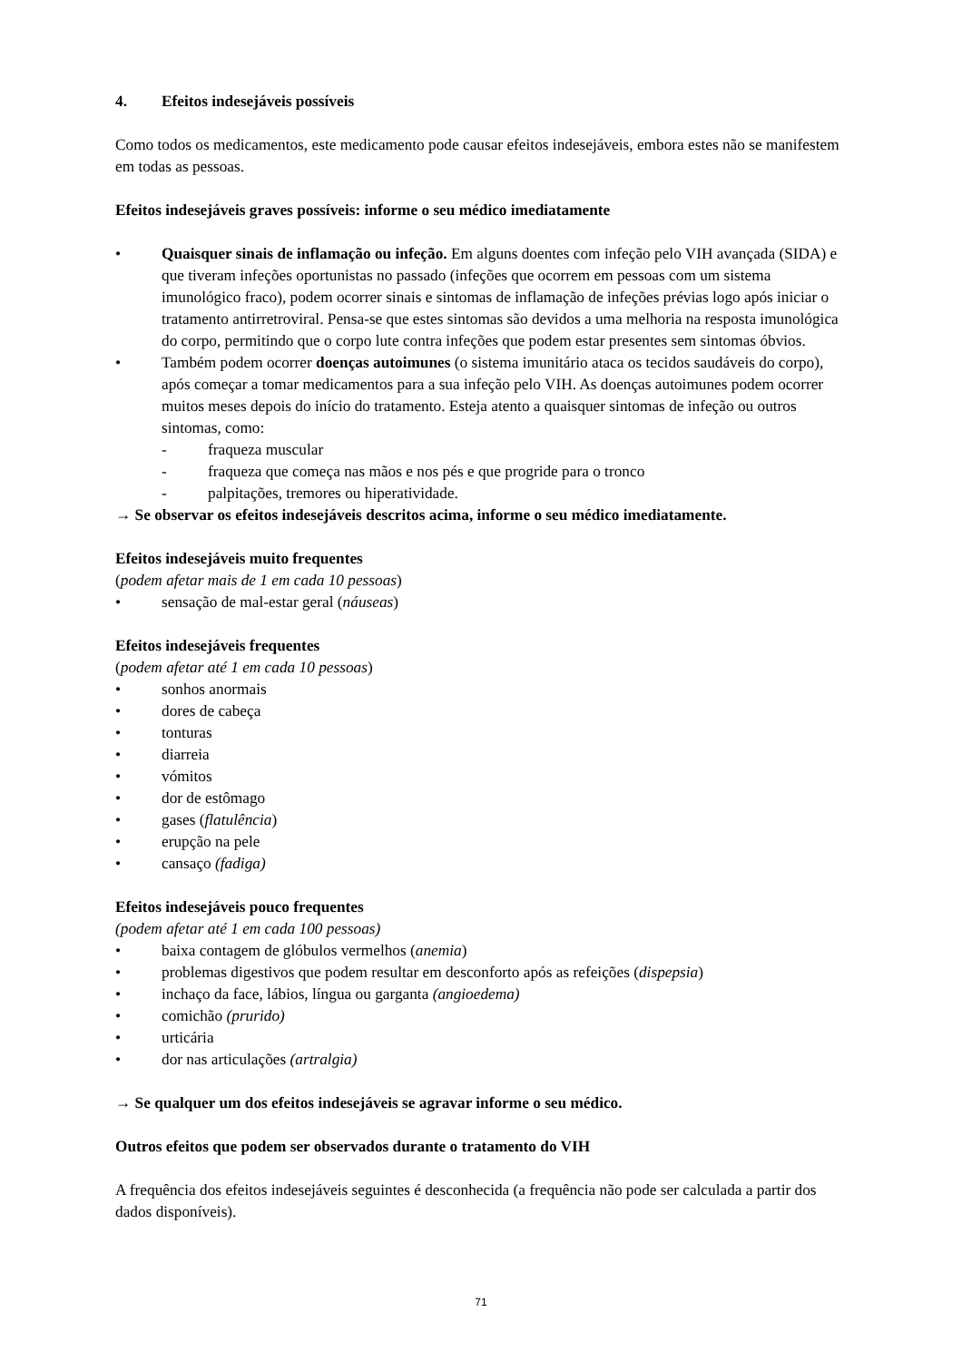4. Efeitos indesejáveis possíveis
Como todos os medicamentos, este medicamento pode causar efeitos indesejáveis, embora estes não se manifestem em todas as pessoas.
Efeitos indesejáveis graves possíveis: informe o seu médico imediatamente
• Quaisquer sinais de inflamação ou infeção. Em alguns doentes com infeção pelo VIH avançada (SIDA) e que tiveram infeções oportunistas no passado (infeções que ocorrem em pessoas com um sistema imunológico fraco), podem ocorrer sinais e sintomas de inflamação de infeções prévias logo após iniciar o tratamento antirretroviral. Pensa-se que estes sintomas são devidos a uma melhoria na resposta imunológica do corpo, permitindo que o corpo lute contra infeções que podem estar presentes sem sintomas óbvios.
• Também podem ocorrer doenças autoimunes (o sistema imunitário ataca os tecidos saudáveis do corpo), após começar a tomar medicamentos para a sua infeção pelo VIH. As doenças autoimunes podem ocorrer muitos meses depois do início do tratamento. Esteja atento a quaisquer sintomas de infeção ou outros sintomas, como:
- fraqueza muscular
- fraqueza que começa nas mãos e nos pés e que progride para o tronco
- palpitações, tremores ou hiperatividade.
→ Se observar os efeitos indesejáveis descritos acima, informe o seu médico imediatamente.
Efeitos indesejáveis muito frequentes
(podem afetar mais de 1 em cada 10 pessoas)
• sensação de mal-estar geral (náuseas)
Efeitos indesejáveis frequentes
(podem afetar até 1 em cada 10 pessoas)
• sonhos anormais
• dores de cabeça
• tonturas
• diarreia
• vómitos
• dor de estômago
• gases (flatulência)
• erupção na pele
• cansaço (fadiga)
Efeitos indesejáveis pouco frequentes
(podem afetar até 1 em cada 100 pessoas)
• baixa contagem de glóbulos vermelhos (anemia)
• problemas digestivos que podem resultar em desconforto após as refeições (dispepsia)
• inchaço da face, lábios, língua ou garganta (angioedema)
• comichão (prurido)
• urticária
• dor nas articulações (artralgia)
→ Se qualquer um dos efeitos indesejáveis se agravar informe o seu médico.
Outros efeitos que podem ser observados durante o tratamento do VIH
A frequência dos efeitos indesejáveis seguintes é desconhecida (a frequência não pode ser calculada a partir dos dados disponíveis).
71